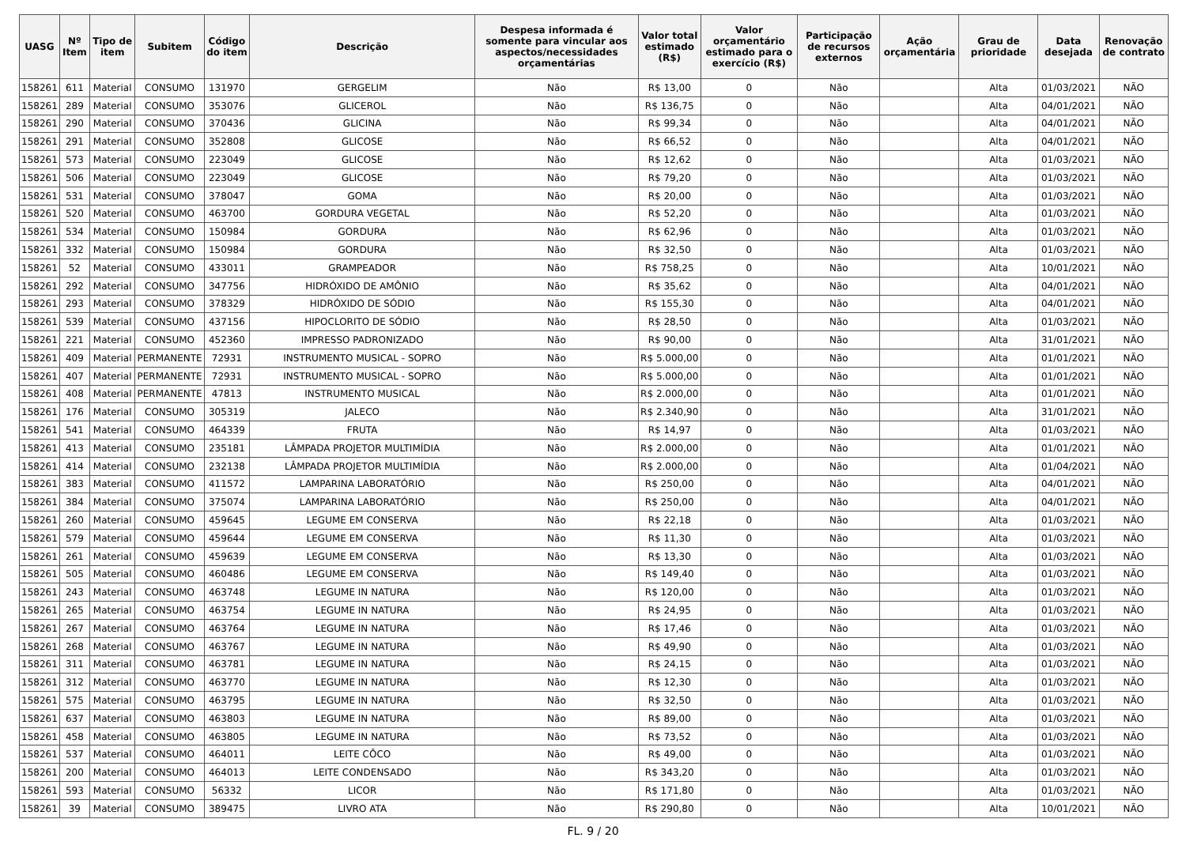| UASG | Nº Item | Tipo de item | Subitem | Código do item | Descrição | Despesa informada é somente para vincular aos aspectos/necessidades orçamentárias | Valor total estimado (R$) | Valor orçamentário estimado para o exercício (R$) | Participação de recursos externos | Ação orçamentária | Grau de prioridade | Data desejada | Renovação de contrato |
| --- | --- | --- | --- | --- | --- | --- | --- | --- | --- | --- | --- | --- | --- |
| 158261 | 611 | Material | CONSUMO | 131970 | GERGELIM | Não | R$ 13,00 | 0 | Não | | Alta | 01/03/2021 | NÃO |
| 158261 | 289 | Material | CONSUMO | 353076 | GLICEROL | Não | R$ 136,75 | 0 | Não | | Alta | 04/01/2021 | NÃO |
| 158261 | 290 | Material | CONSUMO | 370436 | GLICINA | Não | R$ 99,34 | 0 | Não | | Alta | 04/01/2021 | NÃO |
| 158261 | 291 | Material | CONSUMO | 352808 | GLICOSE | Não | R$ 66,52 | 0 | Não | | Alta | 04/01/2021 | NÃO |
| 158261 | 573 | Material | CONSUMO | 223049 | GLICOSE | Não | R$ 12,62 | 0 | Não | | Alta | 01/03/2021 | NÃO |
| 158261 | 506 | Material | CONSUMO | 223049 | GLICOSE | Não | R$ 79,20 | 0 | Não | | Alta | 01/03/2021 | NÃO |
| 158261 | 531 | Material | CONSUMO | 378047 | GOMA | Não | R$ 20,00 | 0 | Não | | Alta | 01/03/2021 | NÃO |
| 158261 | 520 | Material | CONSUMO | 463700 | GORDURA VEGETAL | Não | R$ 52,20 | 0 | Não | | Alta | 01/03/2021 | NÃO |
| 158261 | 534 | Material | CONSUMO | 150984 | GORDURA | Não | R$ 62,96 | 0 | Não | | Alta | 01/03/2021 | NÃO |
| 158261 | 332 | Material | CONSUMO | 150984 | GORDURA | Não | R$ 32,50 | 0 | Não | | Alta | 01/03/2021 | NÃO |
| 158261 | 52 | Material | CONSUMO | 433011 | GRAMPEADOR | Não | R$ 758,25 | 0 | Não | | Alta | 10/01/2021 | NÃO |
| 158261 | 292 | Material | CONSUMO | 347756 | HIDRÓXIDO DE AMÔNIO | Não | R$ 35,62 | 0 | Não | | Alta | 04/01/2021 | NÃO |
| 158261 | 293 | Material | CONSUMO | 378329 | HIDRÓXIDO DE SÓDIO | Não | R$ 155,30 | 0 | Não | | Alta | 04/01/2021 | NÃO |
| 158261 | 539 | Material | CONSUMO | 437156 | HIPOCLORITO DE SÓDIO | Não | R$ 28,50 | 0 | Não | | Alta | 01/03/2021 | NÃO |
| 158261 | 221 | Material | CONSUMO | 452360 | IMPRESSO PADRONIZADO | Não | R$ 90,00 | 0 | Não | | Alta | 31/01/2021 | NÃO |
| 158261 | 409 | Material | PERMANENTE | 72931 | INSTRUMENTO MUSICAL - SOPRO | Não | R$ 5.000,00 | 0 | Não | | Alta | 01/01/2021 | NÃO |
| 158261 | 407 | Material | PERMANENTE | 72931 | INSTRUMENTO MUSICAL - SOPRO | Não | R$ 5.000,00 | 0 | Não | | Alta | 01/01/2021 | NÃO |
| 158261 | 408 | Material | PERMANENTE | 47813 | INSTRUMENTO MUSICAL | Não | R$ 2.000,00 | 0 | Não | | Alta | 01/01/2021 | NÃO |
| 158261 | 176 | Material | CONSUMO | 305319 | JALECO | Não | R$ 2.340,90 | 0 | Não | | Alta | 31/01/2021 | NÃO |
| 158261 | 541 | Material | CONSUMO | 464339 | FRUTA | Não | R$ 14,97 | 0 | Não | | Alta | 01/03/2021 | NÃO |
| 158261 | 413 | Material | CONSUMO | 235181 | LÂMPADA PROJETOR MULTIMÍDIA | Não | R$ 2.000,00 | 0 | Não | | Alta | 01/01/2021 | NÃO |
| 158261 | 414 | Material | CONSUMO | 232138 | LÂMPADA PROJETOR MULTIMÍDIA | Não | R$ 2.000,00 | 0 | Não | | Alta | 01/04/2021 | NÃO |
| 158261 | 383 | Material | CONSUMO | 411572 | LAMPARINA LABORATÓRIO | Não | R$ 250,00 | 0 | Não | | Alta | 04/01/2021 | NÃO |
| 158261 | 384 | Material | CONSUMO | 375074 | LAMPARINA LABORATÓRIO | Não | R$ 250,00 | 0 | Não | | Alta | 04/01/2021 | NÃO |
| 158261 | 260 | Material | CONSUMO | 459645 | LEGUME EM CONSERVA | Não | R$ 22,18 | 0 | Não | | Alta | 01/03/2021 | NÃO |
| 158261 | 579 | Material | CONSUMO | 459644 | LEGUME EM CONSERVA | Não | R$ 11,30 | 0 | Não | | Alta | 01/03/2021 | NÃO |
| 158261 | 261 | Material | CONSUMO | 459639 | LEGUME EM CONSERVA | Não | R$ 13,30 | 0 | Não | | Alta | 01/03/2021 | NÃO |
| 158261 | 505 | Material | CONSUMO | 460486 | LEGUME EM CONSERVA | Não | R$ 149,40 | 0 | Não | | Alta | 01/03/2021 | NÃO |
| 158261 | 243 | Material | CONSUMO | 463748 | LEGUME IN NATURA | Não | R$ 120,00 | 0 | Não | | Alta | 01/03/2021 | NÃO |
| 158261 | 265 | Material | CONSUMO | 463754 | LEGUME IN NATURA | Não | R$ 24,95 | 0 | Não | | Alta | 01/03/2021 | NÃO |
| 158261 | 267 | Material | CONSUMO | 463764 | LEGUME IN NATURA | Não | R$ 17,46 | 0 | Não | | Alta | 01/03/2021 | NÃO |
| 158261 | 268 | Material | CONSUMO | 463767 | LEGUME IN NATURA | Não | R$ 49,90 | 0 | Não | | Alta | 01/03/2021 | NÃO |
| 158261 | 311 | Material | CONSUMO | 463781 | LEGUME IN NATURA | Não | R$ 24,15 | 0 | Não | | Alta | 01/03/2021 | NÃO |
| 158261 | 312 | Material | CONSUMO | 463770 | LEGUME IN NATURA | Não | R$ 12,30 | 0 | Não | | Alta | 01/03/2021 | NÃO |
| 158261 | 575 | Material | CONSUMO | 463795 | LEGUME IN NATURA | Não | R$ 32,50 | 0 | Não | | Alta | 01/03/2021 | NÃO |
| 158261 | 637 | Material | CONSUMO | 463803 | LEGUME IN NATURA | Não | R$ 89,00 | 0 | Não | | Alta | 01/03/2021 | NÃO |
| 158261 | 458 | Material | CONSUMO | 463805 | LEGUME IN NATURA | Não | R$ 73,52 | 0 | Não | | Alta | 01/03/2021 | NÃO |
| 158261 | 537 | Material | CONSUMO | 464011 | LEITE CÔCO | Não | R$ 49,00 | 0 | Não | | Alta | 01/03/2021 | NÃO |
| 158261 | 200 | Material | CONSUMO | 464013 | LEITE CONDENSADO | Não | R$ 343,20 | 0 | Não | | Alta | 01/03/2021 | NÃO |
| 158261 | 593 | Material | CONSUMO | 56332 | LICOR | Não | R$ 171,80 | 0 | Não | | Alta | 01/03/2021 | NÃO |
| 158261 | 39 | Material | CONSUMO | 389475 | LIVRO ATA | Não | R$ 290,80 | 0 | Não | | Alta | 10/01/2021 | NÃO |
FL. 9 / 20